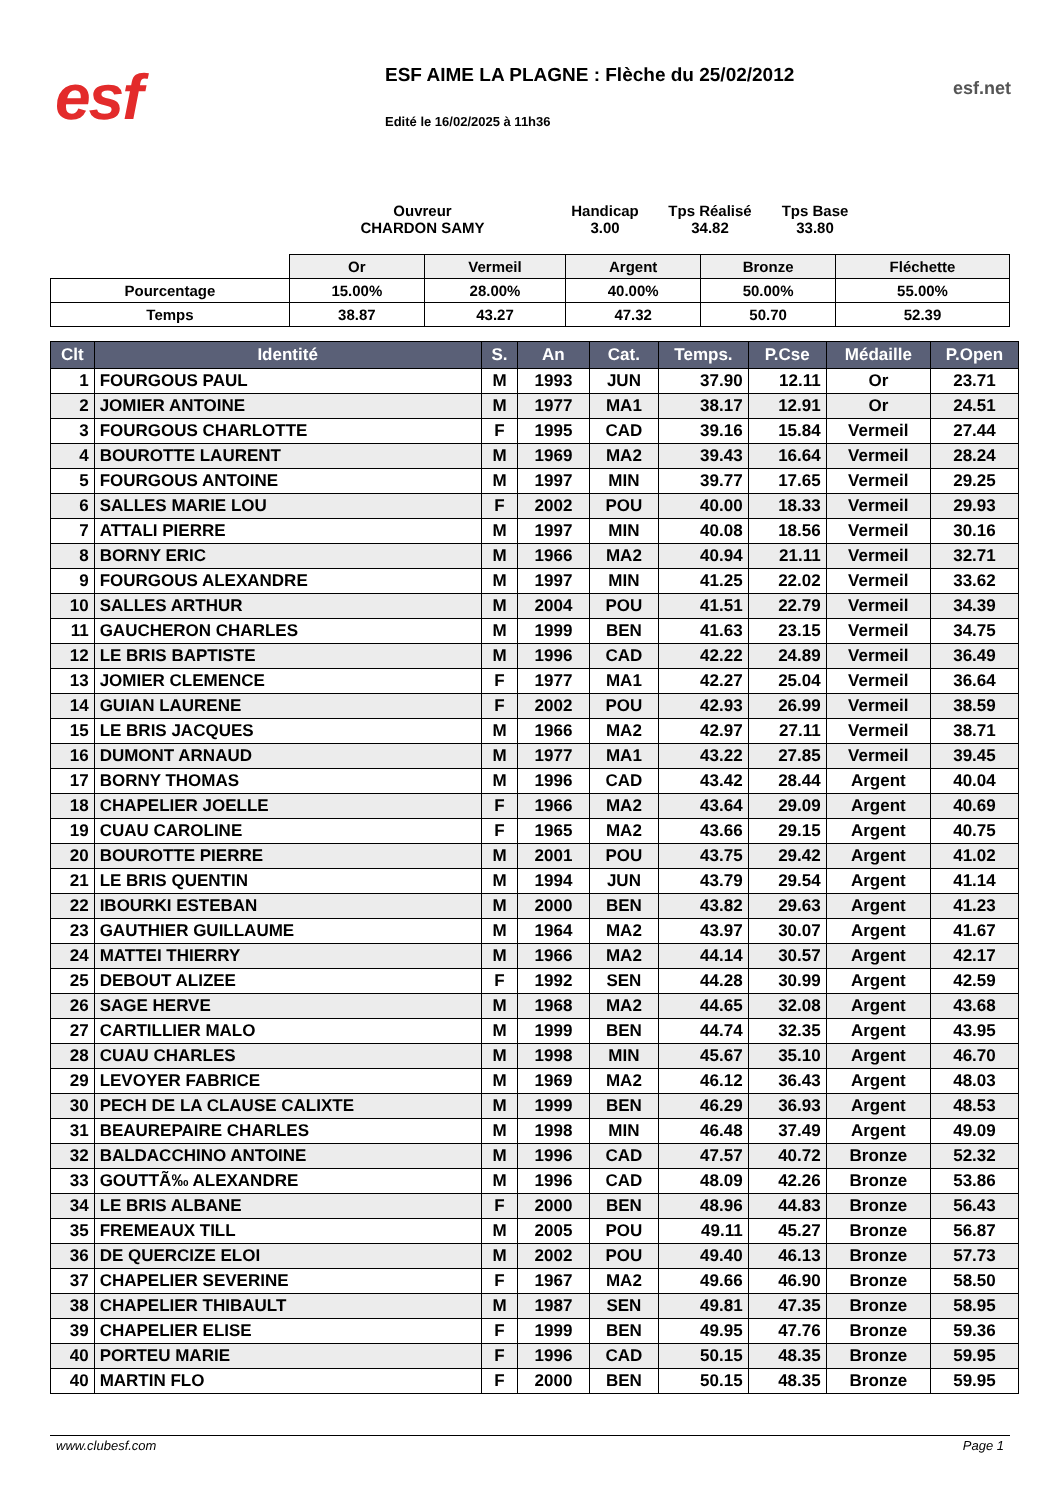esf
ESF AIME LA PLAGNE : Flèche du 25/02/2012
Edité le 16/02/2025 à 11h36
esf.net
Ouvreur
CHARDON SAMY
Handicap
3.00
Tps Réalisé
34.82
Tps Base
33.80
| | Or | Vermeil | Argent | Bronze | Fléchette |
| Pourcentage | 15.00% | 28.00% | 40.00% | 50.00% | 55.00% |
| Temps | 38.87 | 43.27 | 47.32 | 50.70 | 52.39 |
| Clt | Identité | S. | An | Cat. | Temps. | P.Cse | Médaille | P.Open |
| --- | --- | --- | --- | --- | --- | --- | --- | --- |
| 1 | FOURGOUS PAUL | M | 1993 | JUN | 37.90 | 12.11 | Or | 23.71 |
| 2 | JOMIER ANTOINE | M | 1977 | MA1 | 38.17 | 12.91 | Or | 24.51 |
| 3 | FOURGOUS CHARLOTTE | F | 1995 | CAD | 39.16 | 15.84 | Vermeil | 27.44 |
| 4 | BOUROTTE LAURENT | M | 1969 | MA2 | 39.43 | 16.64 | Vermeil | 28.24 |
| 5 | FOURGOUS ANTOINE | M | 1997 | MIN | 39.77 | 17.65 | Vermeil | 29.25 |
| 6 | SALLES MARIE LOU | F | 2002 | POU | 40.00 | 18.33 | Vermeil | 29.93 |
| 7 | ATTALI PIERRE | M | 1997 | MIN | 40.08 | 18.56 | Vermeil | 30.16 |
| 8 | BORNY ERIC | M | 1966 | MA2 | 40.94 | 21.11 | Vermeil | 32.71 |
| 9 | FOURGOUS ALEXANDRE | M | 1997 | MIN | 41.25 | 22.02 | Vermeil | 33.62 |
| 10 | SALLES ARTHUR | M | 2004 | POU | 41.51 | 22.79 | Vermeil | 34.39 |
| 11 | GAUCHERON CHARLES | M | 1999 | BEN | 41.63 | 23.15 | Vermeil | 34.75 |
| 12 | LE BRIS BAPTISTE | M | 1996 | CAD | 42.22 | 24.89 | Vermeil | 36.49 |
| 13 | JOMIER CLEMENCE | F | 1977 | MA1 | 42.27 | 25.04 | Vermeil | 36.64 |
| 14 | GUIAN LAURENE | F | 2002 | POU | 42.93 | 26.99 | Vermeil | 38.59 |
| 15 | LE BRIS JACQUES | M | 1966 | MA2 | 42.97 | 27.11 | Vermeil | 38.71 |
| 16 | DUMONT ARNAUD | M | 1977 | MA1 | 43.22 | 27.85 | Vermeil | 39.45 |
| 17 | BORNY THOMAS | M | 1996 | CAD | 43.42 | 28.44 | Argent | 40.04 |
| 18 | CHAPELIER JOELLE | F | 1966 | MA2 | 43.64 | 29.09 | Argent | 40.69 |
| 19 | CUAU CAROLINE | F | 1965 | MA2 | 43.66 | 29.15 | Argent | 40.75 |
| 20 | BOUROTTE PIERRE | M | 2001 | POU | 43.75 | 29.42 | Argent | 41.02 |
| 21 | LE BRIS QUENTIN | M | 1994 | JUN | 43.79 | 29.54 | Argent | 41.14 |
| 22 | IBOURKI ESTEBAN | M | 2000 | BEN | 43.82 | 29.63 | Argent | 41.23 |
| 23 | GAUTHIER GUILLAUME | M | 1964 | MA2 | 43.97 | 30.07 | Argent | 41.67 |
| 24 | MATTEI THIERRY | M | 1966 | MA2 | 44.14 | 30.57 | Argent | 42.17 |
| 25 | DEBOUT ALIZEE | F | 1992 | SEN | 44.28 | 30.99 | Argent | 42.59 |
| 26 | SAGE HERVE | M | 1968 | MA2 | 44.65 | 32.08 | Argent | 43.68 |
| 27 | CARTILLIER MALO | M | 1999 | BEN | 44.74 | 32.35 | Argent | 43.95 |
| 28 | CUAU CHARLES | M | 1998 | MIN | 45.67 | 35.10 | Argent | 46.70 |
| 29 | LEVOYER FABRICE | M | 1969 | MA2 | 46.12 | 36.43 | Argent | 48.03 |
| 30 | PECH DE LA CLAUSE CALIXTE | M | 1999 | BEN | 46.29 | 36.93 | Argent | 48.53 |
| 31 | BEAUREPAIRE CHARLES | M | 1998 | MIN | 46.48 | 37.49 | Argent | 49.09 |
| 32 | BALDACCHINO ANTOINE | M | 1996 | CAD | 47.57 | 40.72 | Bronze | 52.32 |
| 33 | GOUTTÃ‰ ALEXANDRE | M | 1996 | CAD | 48.09 | 42.26 | Bronze | 53.86 |
| 34 | LE BRIS ALBANE | F | 2000 | BEN | 48.96 | 44.83 | Bronze | 56.43 |
| 35 | FREMEAUX TILL | M | 2005 | POU | 49.11 | 45.27 | Bronze | 56.87 |
| 36 | DE QUERCIZE ELOI | M | 2002 | POU | 49.40 | 46.13 | Bronze | 57.73 |
| 37 | CHAPELIER SEVERINE | F | 1967 | MA2 | 49.66 | 46.90 | Bronze | 58.50 |
| 38 | CHAPELIER THIBAULT | M | 1987 | SEN | 49.81 | 47.35 | Bronze | 58.95 |
| 39 | CHAPELIER ELISE | F | 1999 | BEN | 49.95 | 47.76 | Bronze | 59.36 |
| 40 | PORTEU MARIE | F | 1996 | CAD | 50.15 | 48.35 | Bronze | 59.95 |
| 40 | MARTIN FLO | F | 2000 | BEN | 50.15 | 48.35 | Bronze | 59.95 |
www.clubesf.com Page 1